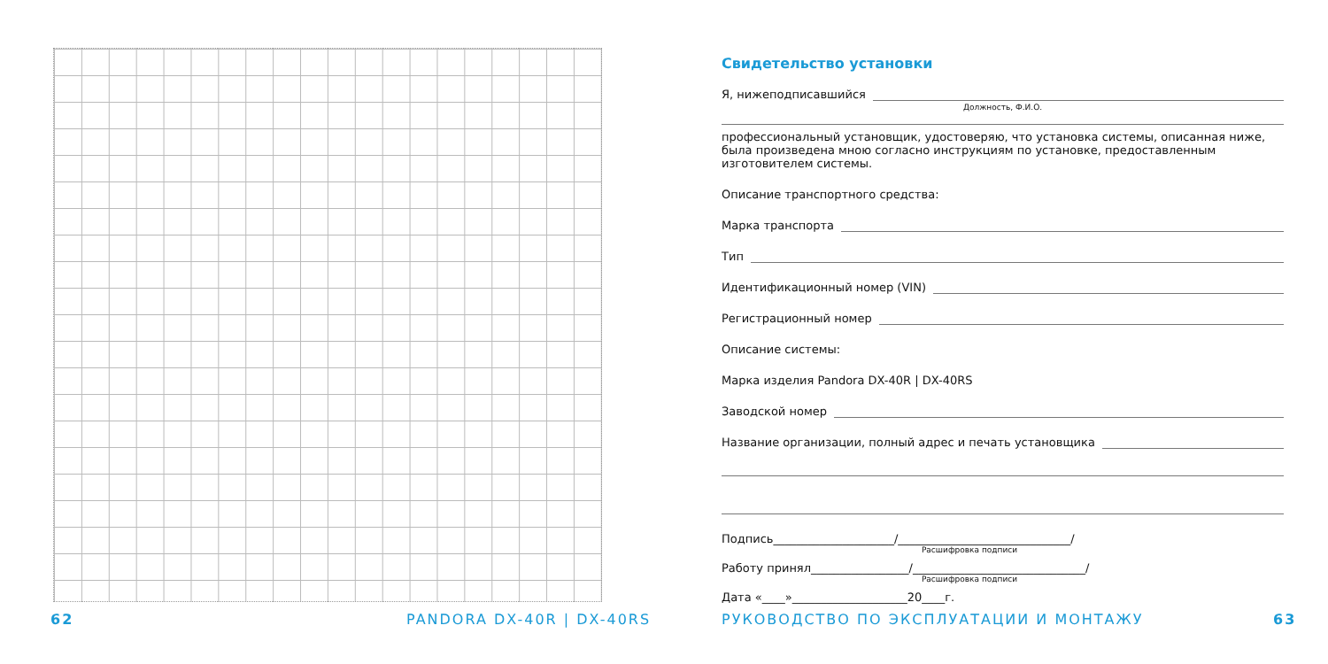Свидетельство установки
Я, нижеподписавшийся
Должность, Ф.И.О.
профессиональный установщик, удостоверяю, что установка системы, описанная ниже, была произведена мною согласно инструкциям по установке, предоставленным изготовителем системы.
Описание транспортного средства:
Марка транспорта
Тип
Идентификационный номер (VIN)
Регистрационный номер
Описание системы:
Марка изделия Pandora DX-40R | DX-40RS
Заводской номер
Название организации, полный адрес и печать установщика
Подпись_____________________/______________________________/
Расшифровка подписи
Работу принял_________________/______________________________/
Расшифровка подписи
Дата «____»____________________20____г.
62 PANDORA DX-40R | DX-40RS
РУКОВОДСТВО ПО ЭКСПЛУАТАЦИИ И МОНТАЖУ
63